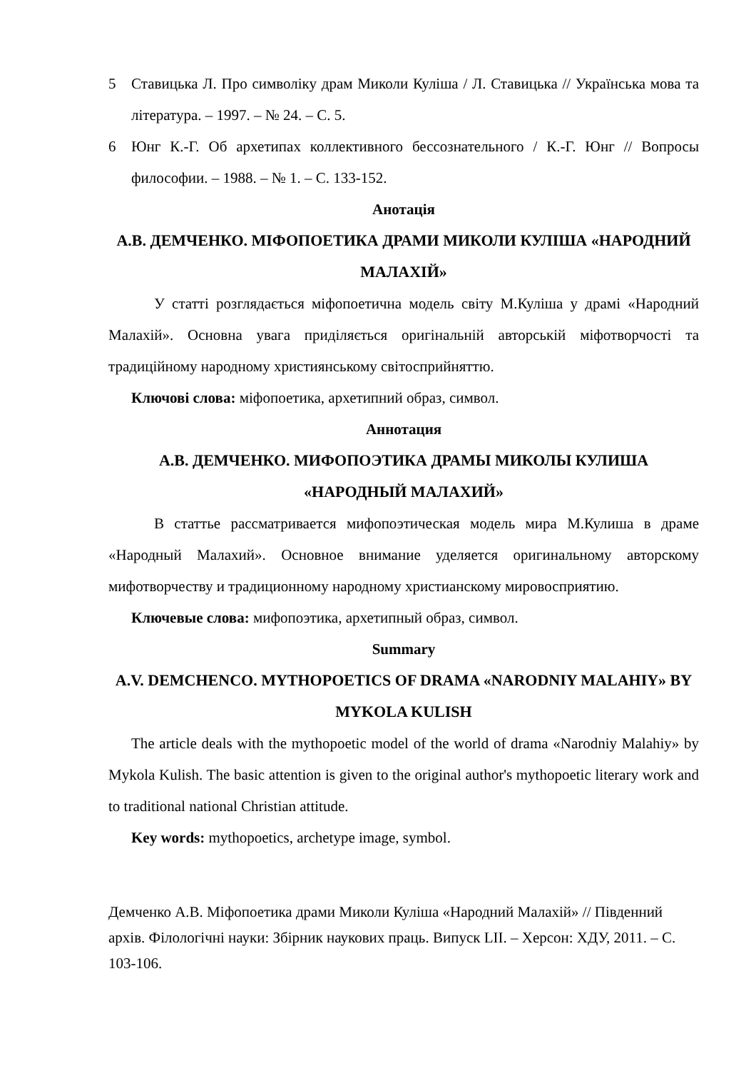5 Ставицька Л. Про символіку драм Миколи Куліша / Л. Ставицька // Українська мова та література. – 1997. – № 24. – С. 5.
6 Юнг К.-Г. Об архетипах коллективного бессознательного / К.-Г. Юнг // Вопросы философии. – 1988. – № 1. – С. 133-152.
Анотація
А.В. ДЕМЧЕНКО. МІФОПОЕТИКА ДРАМИ МИКОЛИ КУЛІША «НАРОДНИЙ МАЛАХІЙ»
У статті розглядається міфопоетична модель світу М.Куліша у драмі «Народний Малахій». Основна увага приділяється оригінальній авторській міфотворчості та традиційному народному християнському світосприйняттю.
Ключові слова: міфопоетика, архетипний образ, символ.
Аннотация
А.В. ДЕМЧЕНКО. МИФОПОЭТИКА ДРАМЫ МИКОЛЫ КУЛИША «НАРОДНЫЙ МАЛАХИЙ»
В статтье рассматривается мифопоэтическая модель мира М.Кулиша в драме «Народный Малахий». Основное внимание уделяется оригинальному авторскому мифотворчеству и традиционному народному христианскому мировосприятию.
Ключевые слова: мифопоэтика, архетипный образ, символ.
Summary
A.V. DEMCHENCO. MYTHOPOETICS OF DRAMA «NARODNIY MALAHIY» BY MYKOLA KULISH
The article deals with the mythopoetic model of the world of drama «Narodniy Malahiy» by Mykola Kulish. The basic attention is given to the original author's mythopoetic literary work and to traditional national Christian attitude.
Key words: mythopoetics, archetype image, symbol.
Демченко А.В. Міфопоетика драми Миколи Куліша «Народний Малахій» // Південний архів. Філологічні науки: Збірник наукових праць. Випуск LII. – Херсон: ХДУ, 2011. – С. 103-106.